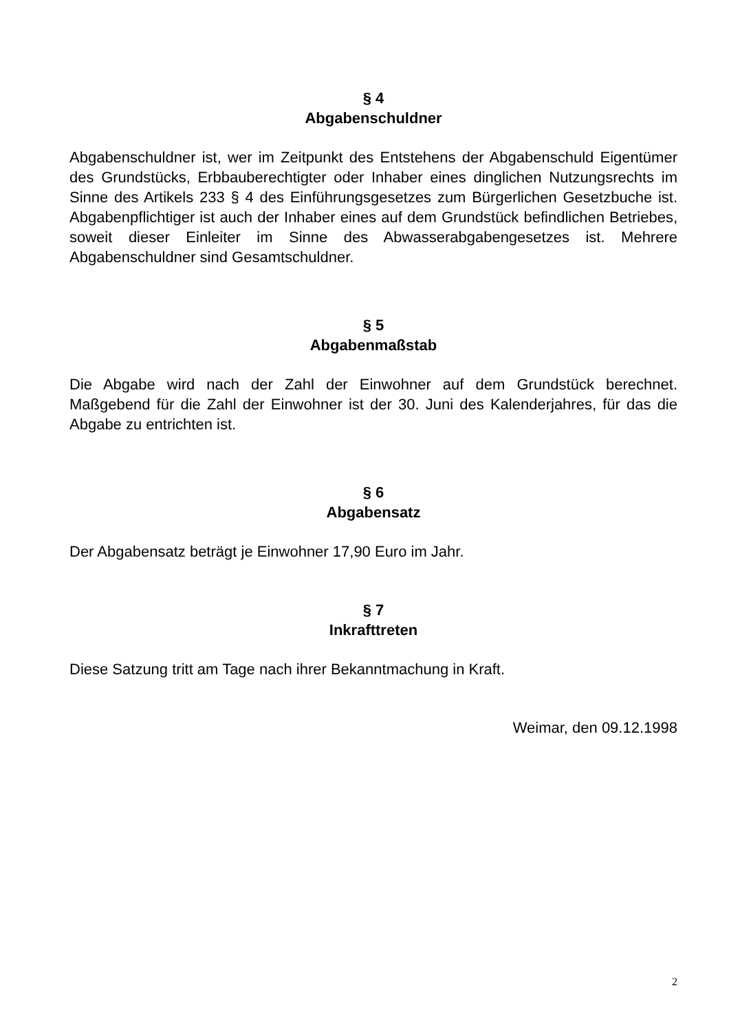§ 4
Abgabenschuldner
Abgabenschuldner ist, wer im Zeitpunkt des Entstehens der Abgabenschuld Eigentümer des Grundstücks, Erbbauberechtigter oder Inhaber eines dinglichen Nutzungsrechts im Sinne des Artikels 233 § 4 des Einführungsgesetzes zum Bürgerlichen Gesetzbuche ist. Abgabenpflichtiger ist auch der Inhaber eines auf dem Grundstück befindlichen Betriebes, soweit dieser Einleiter im Sinne des Abwasserabgabengesetzes ist. Mehrere Abgabenschuldner sind Gesamtschuldner.
§ 5
Abgabenmaßstab
Die Abgabe wird nach der Zahl der Einwohner auf dem Grundstück berechnet. Maßgebend für die Zahl der Einwohner ist der 30. Juni des Kalenderjahres, für das die Abgabe zu entrichten ist.
§ 6
Abgabensatz
Der Abgabensatz beträgt je Einwohner 17,90 Euro im Jahr.
§ 7
Inkrafttreten
Diese Satzung tritt am Tage nach ihrer Bekanntmachung in Kraft.
Weimar, den 09.12.1998
2